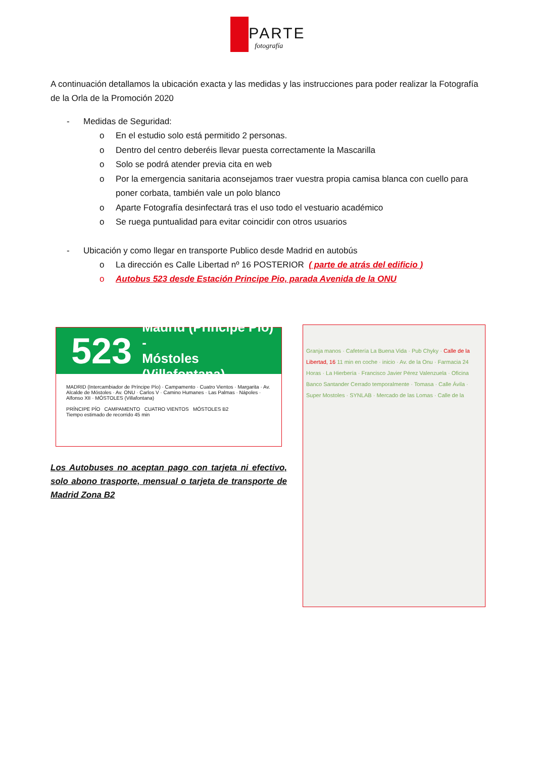PARTE
fotografía
A continuación detallamos la ubicación exacta y las medidas y las instrucciones para poder realizar la Fotografía de la Orla de la Promoción 2020
- Medidas de Seguridad:
o En el estudio solo está permitido 2 personas.
o Dentro del centro deberéis llevar puesta correctamente la Mascarilla
o Solo se podrá atender previa cita en web
o Por la emergencia sanitaria aconsejamos traer vuestra propia camisa blanca con cuello para poner corbata, también vale un polo blanco
o Aparte Fotografía desinfectará tras el uso todo el vestuario académico
o Se ruega puntualidad para evitar coincidir con otros usuarios
- Ubicación y como llegar en transporte Publico desde Madrid en autobús
o La dirección es Calle Libertad nº 16 POSTERIOR ( parte de atrás del edificio )
o Autobus 523 desde Estación Principe Pio, parada Avenida de la ONU
523
Madrid (Príncipe Pío) -
Móstoles (Villafontana)
MADRID (Intercambiador de Príncipe Pío) · Campamento · Cuatro Vientos · Margarita · Av. Alcalde de Móstoles · Av. ONU · Carlos V · Camino Humanes · Las Palmas · Nápoles · Alfonso XII · MÓSTOLES (Villafontana)
PRÍNCIPE PÍO CAMPAMENTO CUATRO VIENTOS MÓSTOLES B2
Tiempo estimado de recorrido 45 min
Granja manos · Cafetería La Buena Vida · Pub Chyky · Calle de la Libertad, 16 11 min en coche · inicio · Av. de la Onu · Farmacia 24 Horas · La Hierbería · Francisco Javier Pérez Valenzuela · Oficina Banco Santander Cerrado temporalmente · Tomasa · Calle Ávila · Super Mostoles · SYNLAB · Mercado de las Lomas · Calle de la
Los Autobuses no aceptan pago con tarjeta ni efectivo, solo abono trasporte, mensual o tarjeta de transporte de Madrid Zona B2